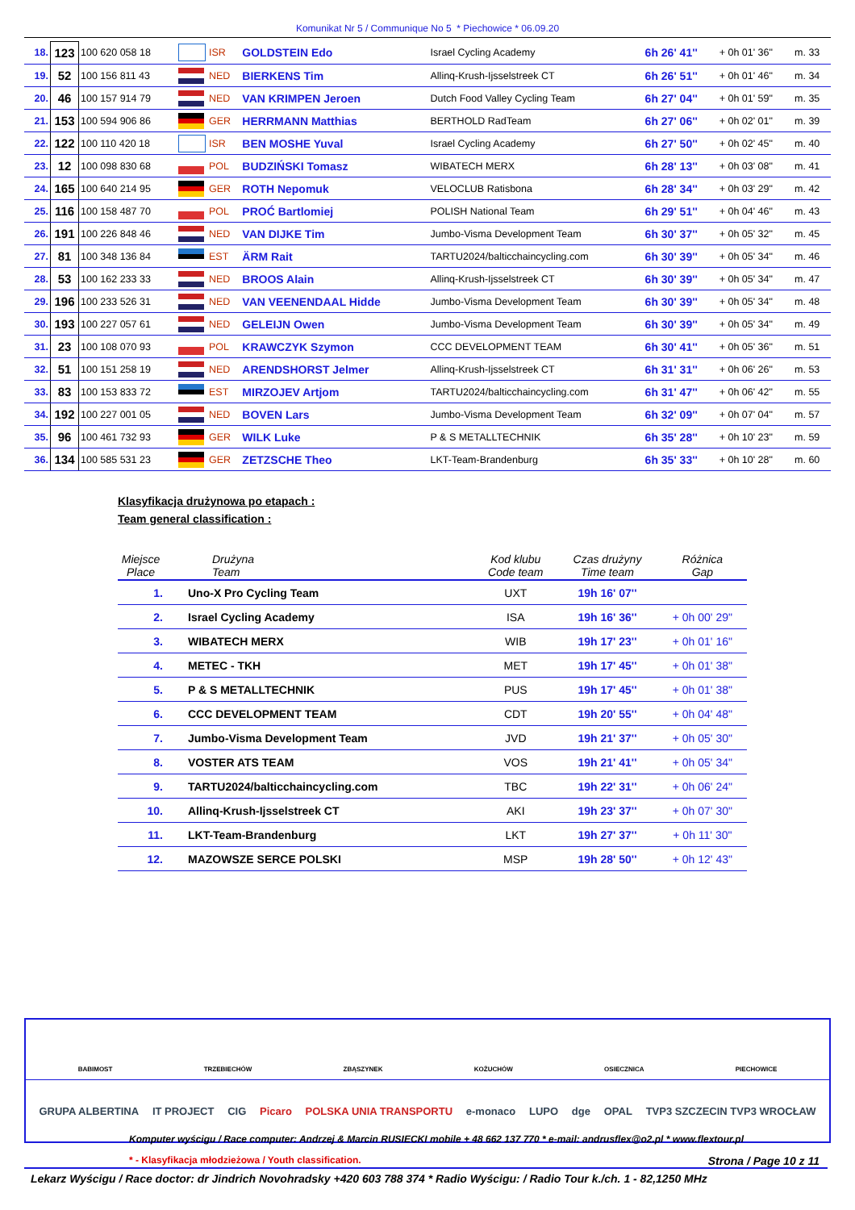Komunikat Nr 5 / Communique No 5 * Piechowice * 06.09.20
| 18. | 123 | 100 620 058 18 | | ISR | GOLDSTEIN Edo | Israel Cycling Academy | 6h 26' 41'' | + 0h 01' 36" | m. 33 |
| 19. | 52 | 100 156 811 43 | | NED | BIERKENS Tim | Allinq-Krush-Ijsselstreek CT | 6h 26' 51'' | + 0h 01' 46" | m. 34 |
| 20. | 46 | 100 157 914 79 | | NED | VAN KRIMPEN Jeroen | Dutch Food Valley Cycling Team | 6h 27' 04'' | + 0h 01' 59" | m. 35 |
| 21. | 153 | 100 594 906 86 | | GER | HERRMANN Matthias | BERTHOLD RadTeam | 6h 27' 06'' | + 0h 02' 01" | m. 39 |
| 22. | 122 | 100 110 420 18 | | ISR | BEN MOSHE Yuval | Israel Cycling Academy | 6h 27' 50'' | + 0h 02' 45" | m. 40 |
| 23. | 12 | 100 098 830 68 | | POL | BUDZIŃSKI Tomasz | WIBATECH MERX | 6h 28' 13'' | + 0h 03' 08" | m. 41 |
| 24. | 165 | 100 640 214 95 | | GER | ROTH Nepomuk | VELOCLUB Ratisbona | 6h 28' 34'' | + 0h 03' 29" | m. 42 |
| 25. | 116 | 100 158 487 70 | | POL | PROĆ Bartlomiej | POLISH National Team | 6h 29' 51'' | + 0h 04' 46" | m. 43 |
| 26. | 191 | 100 226 848 46 | | NED | VAN DIJKE Tim | Jumbo-Visma Development Team | 6h 30' 37'' | + 0h 05' 32" | m. 45 |
| 27. | 81 | 100 348 136 84 | | EST | ÄRM Rait | TARTU2024/balticchaincycling.com | 6h 30' 39'' | + 0h 05' 34" | m. 46 |
| 28. | 53 | 100 162 233 33 | | NED | BROOS Alain | Allinq-Krush-Ijsselstreek CT | 6h 30' 39'' | + 0h 05' 34" | m. 47 |
| 29. | 196 | 100 233 526 31 | | NED | VAN VEENENDAAL Hidde | Jumbo-Visma Development Team | 6h 30' 39'' | + 0h 05' 34" | m. 48 |
| 30. | 193 | 100 227 057 61 | | NED | GELEIJN Owen | Jumbo-Visma Development Team | 6h 30' 39'' | + 0h 05' 34" | m. 49 |
| 31. | 23 | 100 108 070 93 | | POL | KRAWCZYK Szymon | CCC DEVELOPMENT TEAM | 6h 30' 41'' | + 0h 05' 36" | m. 51 |
| 32. | 51 | 100 151 258 19 | | NED | ARENDSHORST Jelmer | Allinq-Krush-Ijsselstreek CT | 6h 31' 31'' | + 0h 06' 26" | m. 53 |
| 33. | 83 | 100 153 833 72 | | EST | MIRZOJEV Artjom | TARTU2024/balticchaincycling.com | 6h 31' 47'' | + 0h 06' 42" | m. 55 |
| 34. | 192 | 100 227 001 05 | | NED | BOVEN Lars | Jumbo-Visma Development Team | 6h 32' 09'' | + 0h 07' 04" | m. 57 |
| 35. | 96 | 100 461 732 93 | | GER | WILK Luke | P & S METALLTECHNIK | 6h 35' 28'' | + 0h 10' 23" | m. 59 |
| 36. | 134 | 100 585 531 23 | | GER | ZETZSCHE Theo | LKT-Team-Brandenburg | 6h 35' 33'' | + 0h 10' 28" | m. 60 |
Klasyfikacja drużynowa po etapach :
Team general classification :
| Miejsce Place | Drużyna Team | Kod klubu Code team | Czas drużyny Time team | Różnica Gap |
| --- | --- | --- | --- | --- |
| 1. | Uno-X Pro Cycling Team | UXT | 19h 16' 07'' | |
| 2. | Israel Cycling Academy | ISA | 19h 16' 36'' | + 0h 00' 29" |
| 3. | WIBATECH MERX | WIB | 19h 17' 23'' | + 0h 01' 16" |
| 4. | METEC - TKH | MET | 19h 17' 45'' | + 0h 01' 38" |
| 5. | P & S METALLTECHNIK | PUS | 19h 17' 45'' | + 0h 01' 38" |
| 6. | CCC DEVELOPMENT TEAM | CDT | 19h 20' 55'' | + 0h 04' 48" |
| 7. | Jumbo-Visma Development Team | JVD | 19h 21' 37'' | + 0h 05' 30" |
| 8. | VOSTER ATS TEAM | VOS | 19h 21' 41'' | + 0h 05' 34" |
| 9. | TARTU2024/balticchaincycling.com | TBC | 19h 22' 31'' | + 0h 06' 24" |
| 10. | Allinq-Krush-Ijsselstreek CT | AKI | 19h 23' 37'' | + 0h 07' 30" |
| 11. | LKT-Team-Brandenburg | LKT | 19h 27' 37'' | + 0h 11' 30" |
| 12. | MAZOWSZE SERCE POLSKI | MSP | 19h 28' 50'' | + 0h 12' 43" |
BABIMOST TRZEBIECHÓW ZBĄSZYNEK KOŻUCHÓW OSIECZNICA PIECHOWICE
GRUPA ALBERTINA IT PROJECT CIG Picaro POLSKA UNIA TRANSPORTU e-monaco LUPO dge OPAL TVP3 SZCZECIN TVP3 WROCŁAW
Komputer wyścigu / Race computer: Andrzej & Marcin RUSIECKI mobile + 48 662 137 770 * e-mail: andrusflex@o2.pl * www.flextour.pl
* - Klasyfikacja młodzieżowa / Youth classification. Strona / Page 10 z 11
Lekarz Wyścigu / Race doctor: dr Jindrich Novohradsky +420 603 788 374 * Radio Wyścigu: / Radio Tour k./ch. 1 - 82,1250 MHz